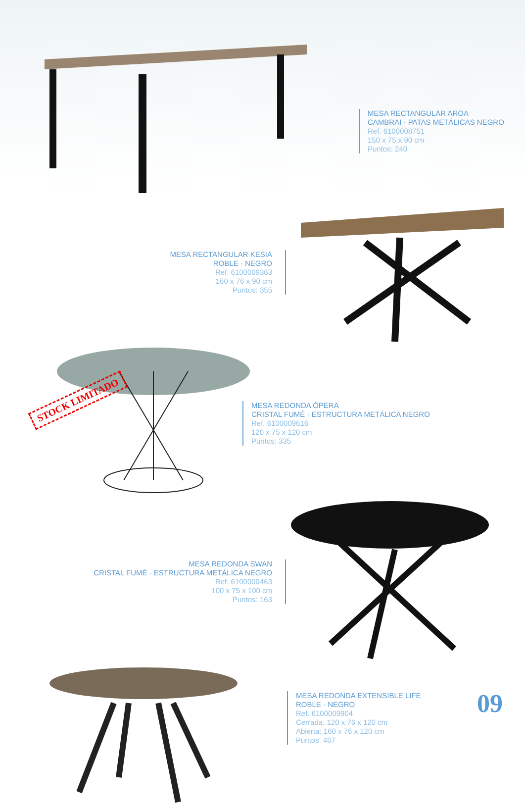MESA RECTANGULAR AROA
CAMBRAI · PATAS METÁLICAS NEGRO
Ref. 6100008751
150 x 75 x 90 cm
Puntos: 240
MESA RECTANGULAR KESIA
ROBLE · NEGRO
Ref. 6100009363
160 x 76 x 90 cm
Puntos: 355
MESA REDONDA ÓPERA
CRISTAL FUMÉ · ESTRUCTURA METÁLICA NEGRO
Ref. 6100009616
120 x 75 x 120 cm
Puntos: 335
STOCK LIMITADO
MESA REDONDA SWAN
CRISTAL FUMÉ · ESTRUCTURA METÁLICA NEGRO
Ref. 6100009463
100 x 75 x 100 cm
Puntos: 163
MESA REDONDA EXTENSIBLE LIFE
ROBLE · NEGRO
Ref. 6100009904
Cerrada: 120 x 76 x 120 cm
Abierta: 160 x 76 x 120 cm
Puntos: 407
09